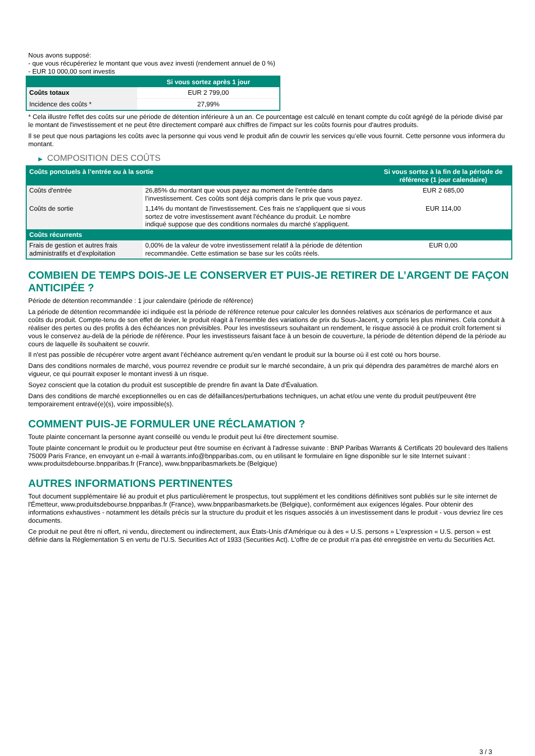Nous avons supposé:
- que vous récupéreriez le montant que vous avez investi (rendement annuel de 0 %)
- EUR 10 000,00 sont investis
| | Si vous sortez après 1 jour |
| --- | --- |
| Coûts totaux | EUR 2 799,00 |
| Incidence des coûts * | 27,99% |
* Cela illustre l'effet des coûts sur une période de détention inférieure à un an. Ce pourcentage est calculé en tenant compte du coût agrégé de la période divisé par le montant de l'investissement et ne peut être directement comparé aux chiffres de l'impact sur les coûts fournis pour d'autres produits.
Il se peut que nous partagions les coûts avec la personne qui vous vend le produit afin de couvrir les services qu’elle vous fournit. Cette personne vous informera du montant.
▶ COMPOSITION DES COÛTS
| Coûts ponctuels à l’entrée ou à la sortie | | Si vous sortez à la fin de la période de référence (1 jour calendaire) |
| --- | --- | --- |
| Coûts d'entrée | 26,85% du montant que vous payez au moment de l’entrée dans l’investissement. Ces coûts sont déjà compris dans le prix que vous payez. | EUR 2 685,00 |
| Coûts de sortie | 1,14% du montant de l'investissement. Ces frais ne s'appliquent que si vous sortez de votre investissement avant l'échéance du produit. Le nombre indiqué suppose que des conditions normales du marché s'appliquent. | EUR 114,00 |
| Coûts récurrents | | |
| Frais de gestion et autres frais administratifs et d’exploitation | 0,00% de la valeur de votre investissement relatif à la période de détention recommandée. Cette estimation se base sur les coûts réels. | EUR 0,00 |
COMBIEN DE TEMPS DOIS-JE LE CONSERVER ET PUIS-JE RETIRER DE L’ARGENT DE FAÇON ANTICIPÉE ?
Période de détention recommandée : 1 jour calendaire (période de référence)
La période de détention recommandée ici indiquée est la période de référence retenue pour calculer les données relatives aux scénarios de performance et aux coûts du produit. Compte-tenu de son effet de levier, le produit réagit à l’ensemble des variations de prix du Sous-Jacent, y compris les plus minimes. Cela conduit à réaliser des pertes ou des profits à des échéances non prévisibles. Pour les investisseurs souhaitant un rendement, le risque associé à ce produit croît fortement si vous le conservez au-delà de la période de référence. Pour les investisseurs faisant face à un besoin de couverture, la période de détention dépend de la période au cours de laquelle ils souhaitent se couvrir.
Il n'est pas possible de récupérer votre argent avant l’échéance autrement qu'en vendant le produit sur la bourse où il est coté ou hors bourse.
Dans des conditions normales de marché, vous pourrez revendre ce produit sur le marché secondaire, à un prix qui dépendra des paramètres de marché alors en vigueur, ce qui pourrait exposer le montant investi à un risque.
Soyez conscient que la cotation du produit est susceptible de prendre fin avant la Date d'Évaluation.
Dans des conditions de marché exceptionnelles ou en cas de défaillances/perturbations techniques, un achat et/ou une vente du produit peut/peuvent être temporairement entravé(e)(s), voire impossible(s).
COMMENT PUIS-JE FORMULER UNE RÉCLAMATION ?
Toute plainte concernant la personne ayant conseillé ou vendu le produit peut lui être directement soumise.
Toute plainte concernant le produit ou le producteur peut être soumise en écrivant à l'adresse suivante : BNP Paribas Warrants & Certificats 20 boulevard des Italiens 75009 Paris France, en envoyant un e-mail à warrants.info@bnpparibas.com, ou en utilisant le formulaire en ligne disponible sur le site Internet suivant : www.produitsdebourse.bnpparibas.fr (France), www.bnpparibasmarkets.be (Belgique)
AUTRES INFORMATIONS PERTINENTES
Tout document supplémentaire lié au produit et plus particulièrement le prospectus, tout supplément et les conditions définitives sont publiés sur le site internet de l'Émetteur, www.produitsdebourse.bnpparibas.fr (France), www.bnpparibasmarkets.be (Belgique), conformément aux exigences légales. Pour obtenir des informations exhaustives - notamment les détails précis sur la structure du produit et les risques associés à un investissement dans le produit - vous devriez lire ces documents.
Ce produit ne peut être ni offert, ni vendu, directement ou indirectement, aux États-Unis d'Amérique ou à des « U.S. persons » L'expression « U.S. person » est définie dans la Réglementation S en vertu de l'U.S. Securities Act of 1933 (Securities Act). L'offre de ce produit n'a pas été enregistrée en vertu du Securities Act.
3 / 3